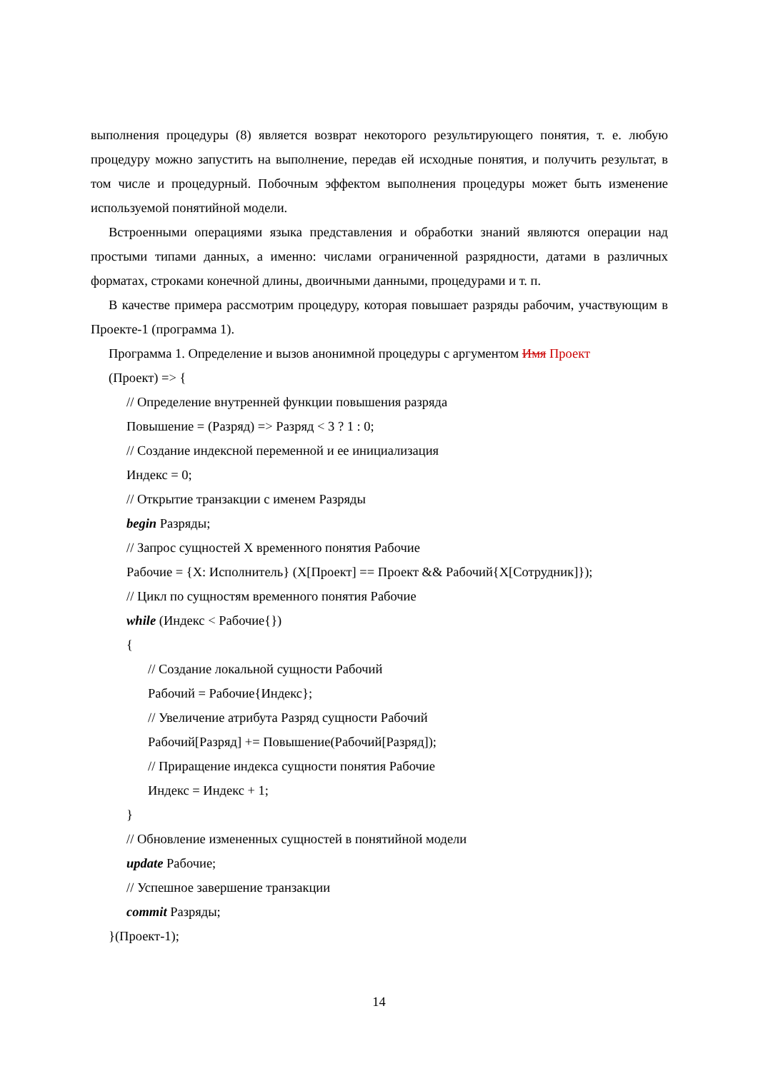выполнения процедуры (8) является возврат некоторого результирующего понятия, т. е. любую процедуру можно запустить на выполнение, передав ей исходные понятия, и получить результат, в том числе и процедурный. Побочным эффектом выполнения процедуры может быть изменение используемой понятийной модели.
Встроенными операциями языка представления и обработки знаний являются операции над простыми типами данных, а именно: числами ограниченной разрядности, датами в различных форматах, строками конечной длины, двоичными данными, процедурами и т. п.
В качестве примера рассмотрим процедуру, которая повышает разряды рабочим, участвующим в Проекте-1 (программа 1).
Программа 1. Определение и вызов анонимной процедуры с аргументом Имя Проект
(Проект) => {
// Определение внутренней функции повышения разряда
Повышение = (Разряд) => Разряд < 3 ? 1 : 0;
// Создание индексной переменной и ее инициализация
Индекс = 0;
// Открытие транзакции с именем Разряды
begin Разряды;
// Запрос сущностей X временного понятия Рабочие
Рабочие = {X: Исполнитель} (X[Проект] == Проект && Рабочий{X[Сотрудник]});
// Цикл по сущностям временного понятия Рабочие
while (Индекс < Рабочие{})
{
// Создание локальной сущности Рабочий
Рабочий = Рабочие{Индекс};
// Увеличение атрибута Разряд сущности Рабочий
Рабочий[Разряд] += Повышение(Рабочий[Разряд]);
// Приращение индекса сущности понятия Рабочие
Индекс = Индекс + 1;
}
// Обновление измененных сущностей в понятийной модели
update Рабочие;
// Успешное завершение транзакции
commit Разряды;
}(Проект-1);
14